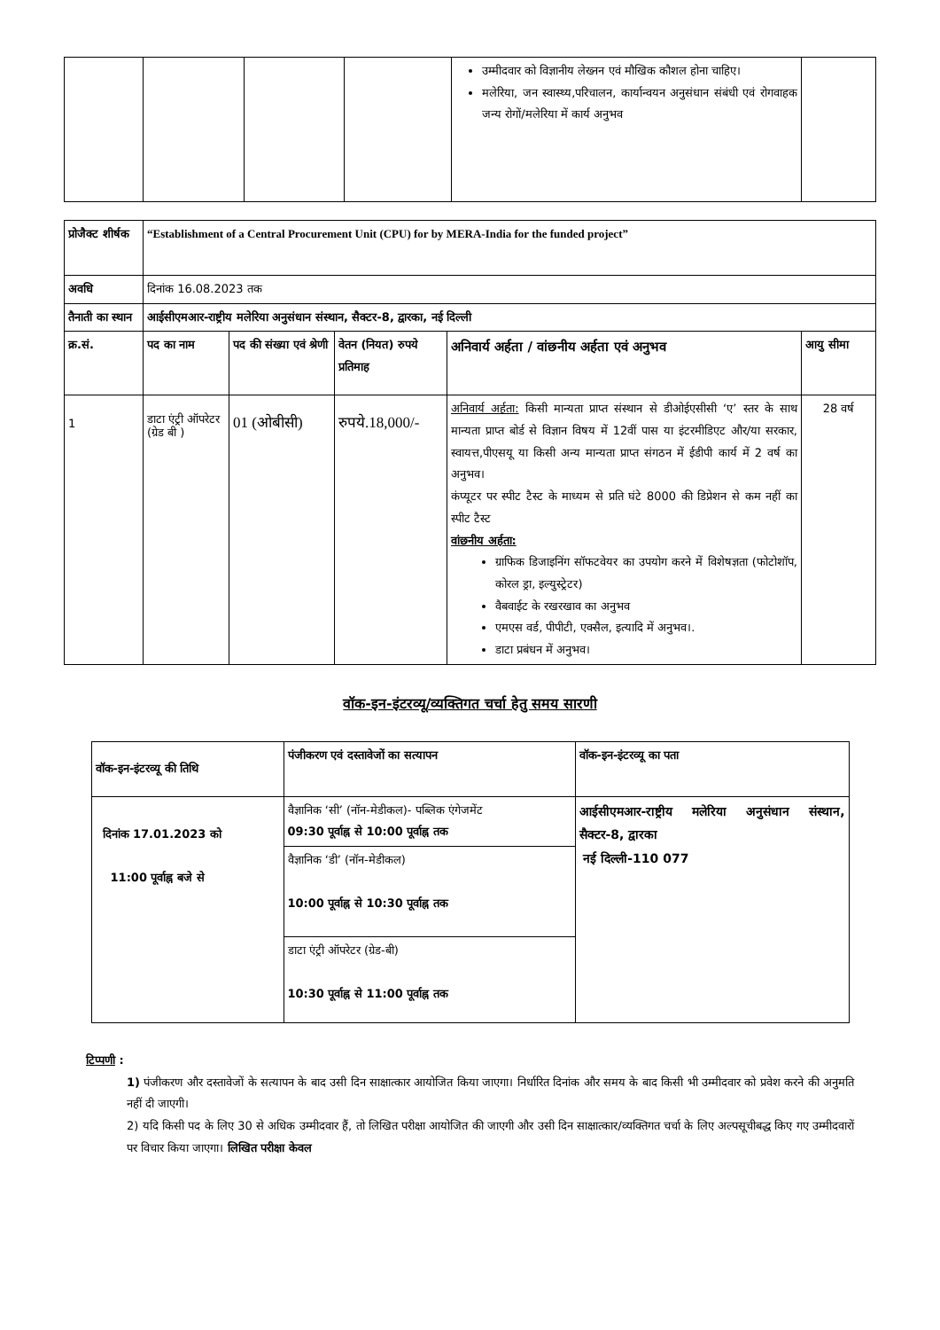| | | | | उम्मीदवार को विज्ञानीय लेख्नन एवं मौखिक कौशल होना चाहिए। मलेरिया, जन स्वास्थ्य,परिचालन, कार्यान्वयन अनुसंधान संबंधी एवं रोगवाहक जन्य रोगों/मलेरिया में कार्य अनुभव | |
| प्रोजैक्ट शीर्षक | “Establishment of a Central Procurement Unit (CPU) for by MERA-India for the funded project” | | | | |
| अवधि | दिनांक 16.08.2023 तक | | | | |
| तैनाती का स्थान | आईसीएमआर-राष्ट्रीय मलेरिया अनुसंधान संस्थान, सैक्टर-8, द्वारका, नई दिल्ली | | | | |
| क्र.सं. | पद का नाम | पद की संख्या एवं श्रेणी | वेतन (नियत) रुपये प्रतिमाह | अनिवार्य अर्हता / वांछनीय अर्हता एवं अनुभव | आयु सीमा |
| 1 | डाटा एंट्री ऑपरेटर (ग्रेड बी ) | 01 (ओबीसी) | रुपये.18,000/- | अनिवार्य अर्हता: किसी मान्यता प्राप्त संस्थान से डीओईएसीसी ‘ए’ स्तर के साथ मान्यता प्राप्त बोर्ड से विज्ञान विषय में 12वीं पास या इंटरमीडिएट और/या सरकार, स्वायत्त,पीएसयू या किसी अन्य मान्यता प्राप्त संगठन में ईडीपी कार्य में 2 वर्ष का अनुभव। कंप्यूटर पर स्पीट टैस्ट के माध्यम से प्रति घंटे 8000 की डिप्रेशन से कम नहीं का स्पीट टैस्ट वांछनीय अर्हता: ग्राफिक डिजाइनिंग सॉफटवेयर का उपयोग करने में विशेषज्ञता (फोटोशॉप, कोरल ड्रा, इल्युस्ट्रेटर) वैबवाईट के रखरखाव का अनुभव एमएस वर्ड, पीपीटी, एक्सैल, इत्यादि में अनुभव।. डाटा प्रबंधन में अनुभव। | 28 वर्ष |
वॉक-इन-इंटरव्यू/व्यक्तिगत चर्चा हेतु समय सारणी
| वॉक-इन-इंटरव्यू की तिथि | पंजीकरण एवं दस्तावेजों का सत्यापन | वॉक-इन-इंटरव्यू का पता |
| --- | --- | --- |
| दिनांक 17.01.2023 को 11:00 पूर्वाह्न बजे से | वैज्ञानिक ‘सी’ (नॉन-मेडीकल)- पब्लिक एंगेजमेंट 09:30 पूर्वाह्न से 10:00 पूर्वाह्न तक | आईसीएमआर-राष्ट्रीय मलेरिया अनुसंधान संस्थान, सैक्टर-8, द्वारका नई दिल्ली-110 077 |
| | वैज्ञानिक ‘डी’ (नॉन-मेडीकल) 10:00 पूर्वाह्न से 10:30 पूर्वाह्न तक | |
| | डाटा एंट्री ऑपरेटर (ग्रेड-बी) 10:30 पूर्वाह्न से 11:00 पूर्वाह्न तक | |
टिप्पणी :
1) पंजीकरण और दस्तावेजों के सत्यापन के बाद उसी दिन साक्षात्कार आयोजित किया जाएगा। निर्धारित दिनांक और समय के बाद किसी भी उम्मीदवार को प्रवेश करने की अनुमति नहीं दी जाएगी।
2) यदि किसी पद के लिए 30 से अधिक उम्मीदवार हैं, तो लिखित परीक्षा आयोजित की जाएगी और उसी दिन साक्षात्कार/व्यक्तिगत चर्चा के लिए अल्पसूचीबद्ध किए गए उम्मीदवारों पर विचार किया जाएगा। लिखित परीक्षा केवल